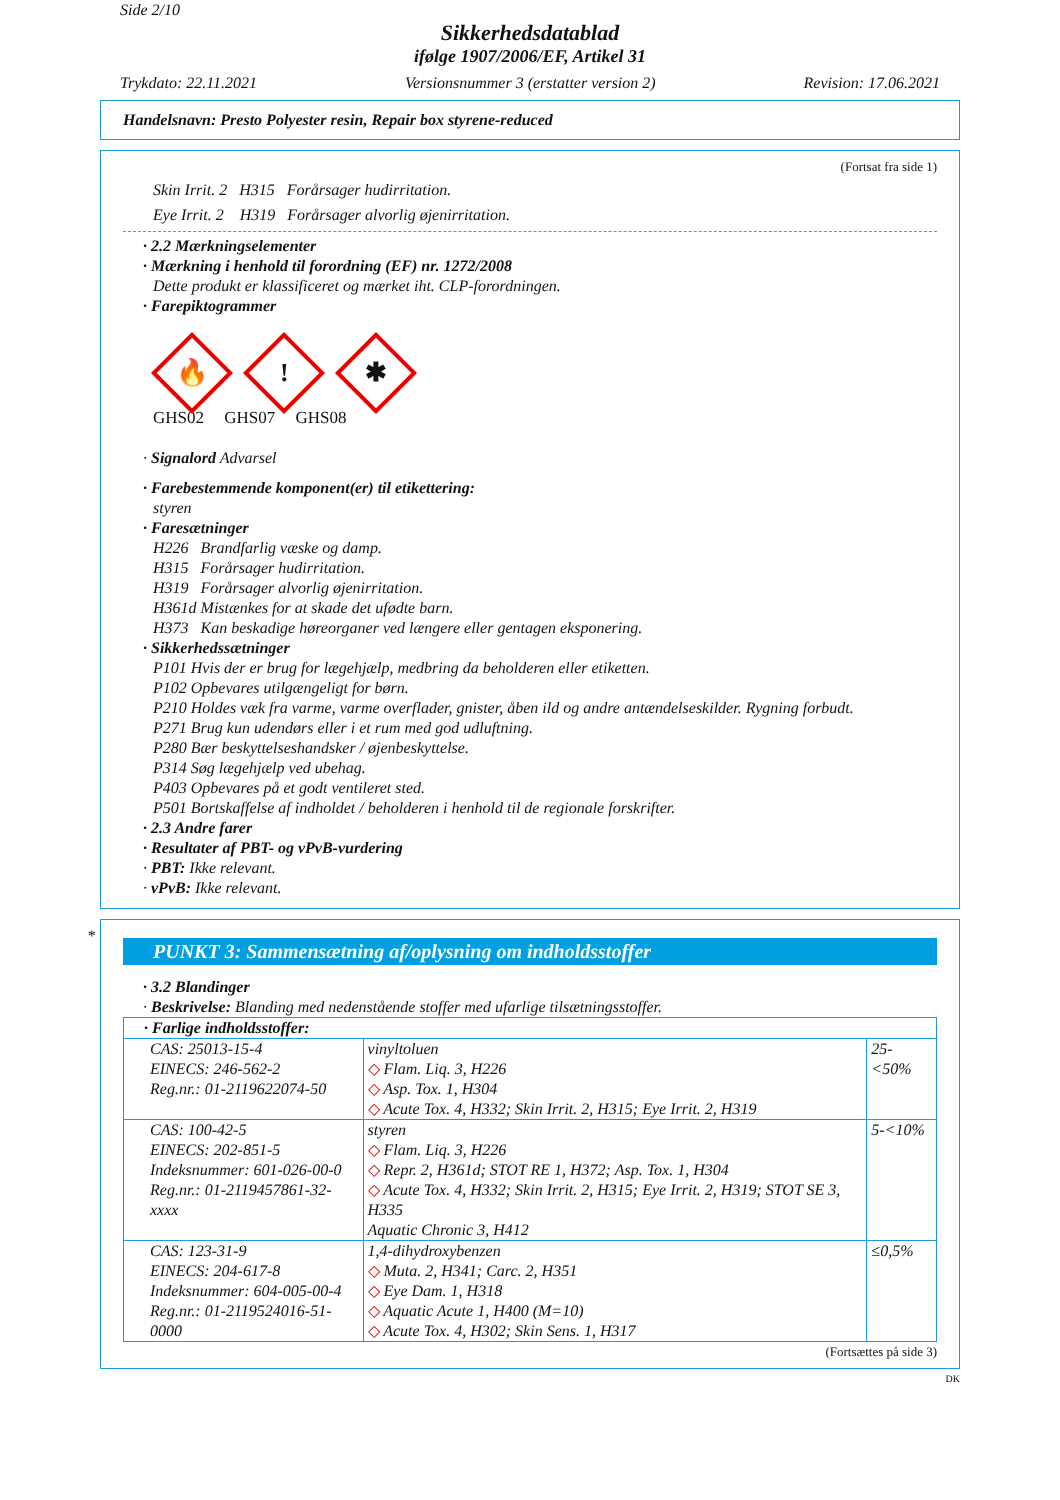Side 2/10
Sikkerhedsdatablad
ifølge 1907/2006/EF, Artikel 31
Trykdato: 22.11.2021 Versionsnummer 3 (erstatter version 2) Revision: 17.06.2021
Handelsnavn: Presto Polyester resin, Repair box styrene-reduced
(Fortsat fra side 1)
Skin Irrit. 2 H315 Forårsager hudirritation.
Eye Irrit. 2 H319 Forårsager alvorlig øjenirritation.
· 2.2 Mærkningselementer
· Mærkning i henhold til forordning (EF) nr. 1272/2008
Dette produkt er klassificeret og mærket iht. CLP-forordningen.
· Farepiktogrammer
🔥
!
✱
GHS02 GHS07 GHS08
· Signalord Advarsel
· Farebestemmende komponent(er) til etikettering:
styren
· Faresætninger
H226 Brandfarlig væske og damp.
H315 Forårsager hudirritation.
H319 Forårsager alvorlig øjenirritation.
H361d Mistænkes for at skade det ufødte barn.
H373 Kan beskadige høreorganer ved længere eller gentagen eksponering.
· Sikkerhedssætninger
P101 Hvis der er brug for lægehjælp, medbring da beholderen eller etiketten.
P102 Opbevares utilgængeligt for børn.
P210 Holdes væk fra varme, varme overflader, gnister, åben ild og andre antændelseskilder. Rygning forbudt.
P271 Brug kun udendørs eller i et rum med god udluftning.
P280 Bær beskyttelseshandsker / øjenbeskyttelse.
P314 Søg lægehjælp ved ubehag.
P403 Opbevares på et godt ventileret sted.
P501 Bortskaffelse af indholdet / beholderen i henhold til de regionale forskrifter.
· 2.3 Andre farer
· Resultater af PBT- og vPvB-vurdering
· PBT: Ikke relevant.
· vPvB: Ikke relevant.
*
PUNKT 3: Sammensætning af/oplysning om indholdsstoffer
· 3.2 Blandinger
· Beskrivelse: Blanding med nedenstående stoffer med ufarlige tilsætningsstoffer.
| · Farlige indholdsstoffer: | | |
| CAS: 25013-15-4 EINECS: 246-562-2 Reg.nr.: 01-2119622074-50 | vinyltoluen ◇ Flam. Liq. 3, H226 ◇ Asp. Tox. 1, H304 ◇ Acute Tox. 4, H332; Skin Irrit. 2, H315; Eye Irrit. 2, H319 | 25-<50% |
| CAS: 100-42-5 EINECS: 202-851-5 Indeksnummer: 601-026-00-0 Reg.nr.: 01-2119457861-32-xxxx | styren ◇ Flam. Liq. 3, H226 ◇ Repr. 2, H361d; STOT RE 1, H372; Asp. Tox. 1, H304 ◇ Acute Tox. 4, H332; Skin Irrit. 2, H315; Eye Irrit. 2, H319; STOT SE 3, H335 Aquatic Chronic 3, H412 | 5-<10% |
| CAS: 123-31-9 EINECS: 204-617-8 Indeksnummer: 604-005-00-4 Reg.nr.: 01-2119524016-51-0000 | 1,4-dihydroxybenzen ◇ Muta. 2, H341; Carc. 2, H351 ◇ Eye Dam. 1, H318 ◇ Aquatic Acute 1, H400 (M=10) ◇ Acute Tox. 4, H302; Skin Sens. 1, H317 | ≤0,5% |
(Fortsættes på side 3)
DK